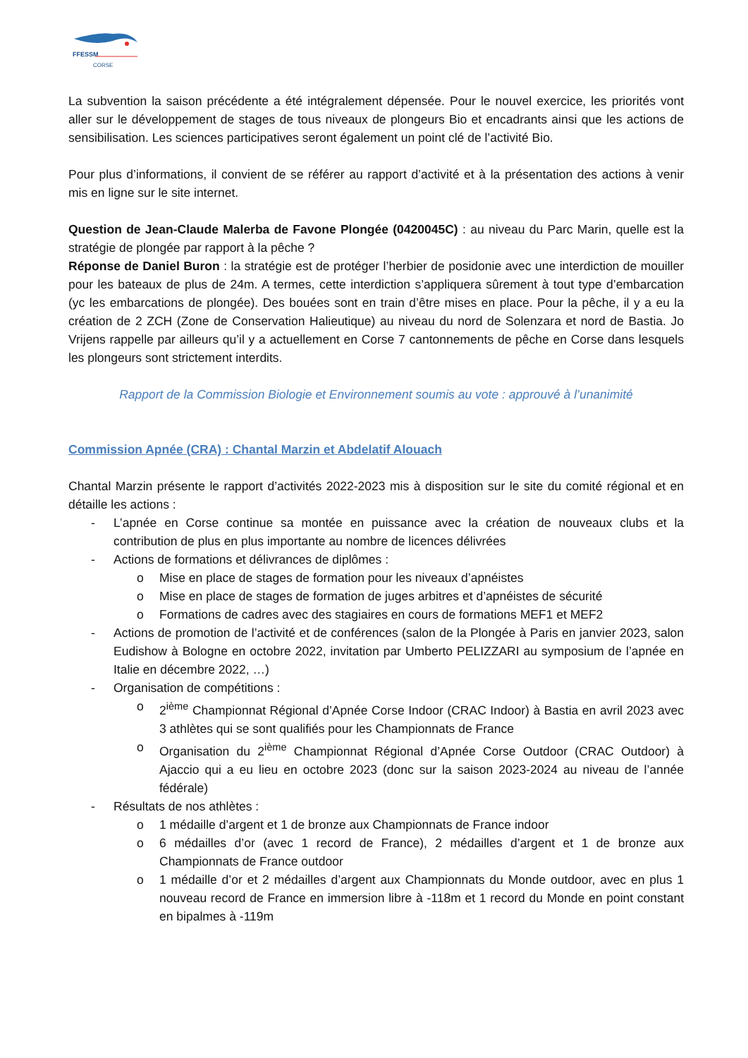FFESSM
CORSE
La subvention la saison précédente a été intégralement dépensée. Pour le nouvel exercice, les priorités vont aller sur le développement de stages de tous niveaux de plongeurs Bio et encadrants ainsi que les actions de sensibilisation. Les sciences participatives seront également un point clé de l’activité Bio.
Pour plus d’informations, il convient de se référer au rapport d’activité et à la présentation des actions à venir mis en ligne sur le site internet.
Question de Jean-Claude Malerba de Favone Plongée (0420045C) : au niveau du Parc Marin, quelle est la stratégie de plongée par rapport à la pêche ?
Réponse de Daniel Buron : la stratégie est de protéger l’herbier de posidonie avec une interdiction de mouiller pour les bateaux de plus de 24m. A termes, cette interdiction s’appliquera sûrement à tout type d’embarcation (yc les embarcations de plongée). Des bouées sont en train d’être mises en place. Pour la pêche, il y a eu la création de 2 ZCH (Zone de Conservation Halieutique) au niveau du nord de Solenzara et nord de Bastia. Jo Vrijens rappelle par ailleurs qu’il y a actuellement en Corse 7 cantonnements de pêche en Corse dans lesquels les plongeurs sont strictement interdits.
Rapport de la Commission Biologie et Environnement soumis au vote : approuvé à l’unanimité
Commission Apnée (CRA) : Chantal Marzin et Abdelatif Alouach
Chantal Marzin présente le rapport d’activités 2022-2023 mis à disposition sur le site du comité régional et en détaille les actions :
- L’apnée en Corse continue sa montée en puissance avec la création de nouveaux clubs et la contribution de plus en plus importante au nombre de licences délivrées
- Actions de formations et délivrances de diplômes :
o Mise en place de stages de formation pour les niveaux d’apnéistes
o Mise en place de stages de formation de juges arbitres et d’apnéistes de sécurité
o Formations de cadres avec des stagiaires en cours de formations MEF1 et MEF2
- Actions de promotion de l’activité et de conférences (salon de la Plongée à Paris en janvier 2023, salon Eudishow à Bologne en octobre 2022, invitation par Umberto PELIZZARI au symposium de l’apnée en Italie en décembre 2022, …)
- Organisation de compétitions :
o 2<sup>ième</sup> Championnat Régional d’Apnée Corse Indoor (CRAC Indoor) à Bastia en avril 2023 avec 3 athlètes qui se sont qualifiés pour les Championnats de France
o Organisation du 2<sup>ième</sup> Championnat Régional d’Apnée Corse Outdoor (CRAC Outdoor) à Ajaccio qui a eu lieu en octobre 2023 (donc sur la saison 2023-2024 au niveau de l’année fédérale)
- Résultats de nos athlètes :
o 1 médaille d’argent et 1 de bronze aux Championnats de France indoor
o 6 médailles d’or (avec 1 record de France), 2 médailles d’argent et 1 de bronze aux Championnats de France outdoor
o 1 médaille d’or et 2 médailles d’argent aux Championnats du Monde outdoor, avec en plus 1 nouveau record de France en immersion libre à -118m et 1 record du Monde en point constant en bipalmes à -119m